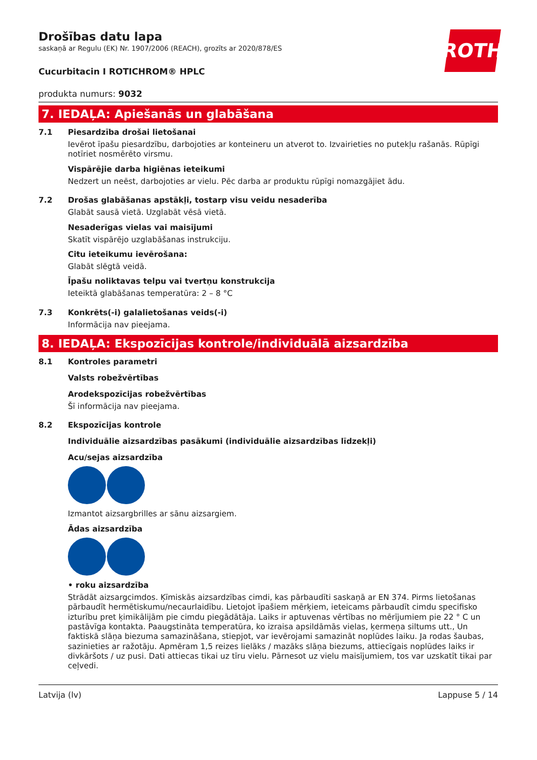ROTH
Drošības datu lapa
saskaņā ar Regulu (EK) Nr. 1907/2006 (REACH), grozīts ar 2020/878/ES
Cucurbitacin I ROTICHROM® HPLC
produkta numurs: 9032
7. IEDAĻA: Apiešanās un glabāšana
7.1 Piesardzība drošai lietošanai
Ievērot īpašu piesardzību, darbojoties ar konteineru un atverot to. Izvairieties no putekļu rašanās. Rūpīgi notīriet nosmērēto virsmu.
Vispārējie darba higiēnas ieteikumi
Nedzert un neēst, darbojoties ar vielu. Pēc darba ar produktu rūpīgi nomazgājiet ādu.
7.2 Drošas glabāšanas apstākļi, tostarp visu veidu nesaderība
Glabāt sausā vietā. Uzglabāt vēsā vietā.
Nesaderīgas vielas vai maisījumi
Skatīt vispārējo uzglabāšanas instrukciju.
Citu ieteikumu ievērošana:
Glabāt slēgtā veidā.
Īpašu noliktavas telpu vai tvertņu konstrukcija
Ieteiktā glabāšanas temperatūra: 2 – 8 °C
7.3 Konkrēts(-i) galalietošanas veids(-i)
Informācija nav pieejama.
8. IEDAĻA: Ekspozīcijas kontrole/individuālā aizsardzība
8.1 Kontroles parametri
Valsts robežvērtības
Arodekspozīcijas robežvērtības
Šī informācija nav pieejama.
8.2 Ekspozīcijas kontrole
Individuālie aizsardzības pasākumi (individuālie aizsardzības līdzekļi)
Acu/sejas aizsardzība
Izmantot aizsargbrilles ar sānu aizsargiem.
Ādas aizsardzība
• roku aizsardzība
Strādāt aizsargcimdos. Ķīmiskās aizsardzības cimdi, kas pārbaudīti saskaņā ar EN 374. Pirms lietošanas pārbaudīt hermētiskumu/necaurlaidību. Lietojot īpašiem mērķiem, ieteicams pārbaudīt cimdu specifisko izturību pret ķimikālijām pie cimdu piegādātāja. Laiks ir aptuvenas vērtības no mērījumiem pie 22 ° C un pastāvīga kontakta. Paaugstināta temperatūra, ko izraisa apsildāmās vielas, ķermeņa siltums utt., Un faktiskā slāņa biezuma samazināšana, stiepjot, var ievērojami samazināt noplūdes laiku. Ja rodas šaubas, sazinieties ar ražotāju. Apmēram 1,5 reizes lielāks / mazāks slāņa biezums, attiecīgais noplūdes laiks ir divkāršots / uz pusi. Dati attiecas tikai uz tīru vielu. Pārnesot uz vielu maisījumiem, tos var uzskatīt tikai par ceļvedi.
Latvija (lv) Lappuse 5 / 14